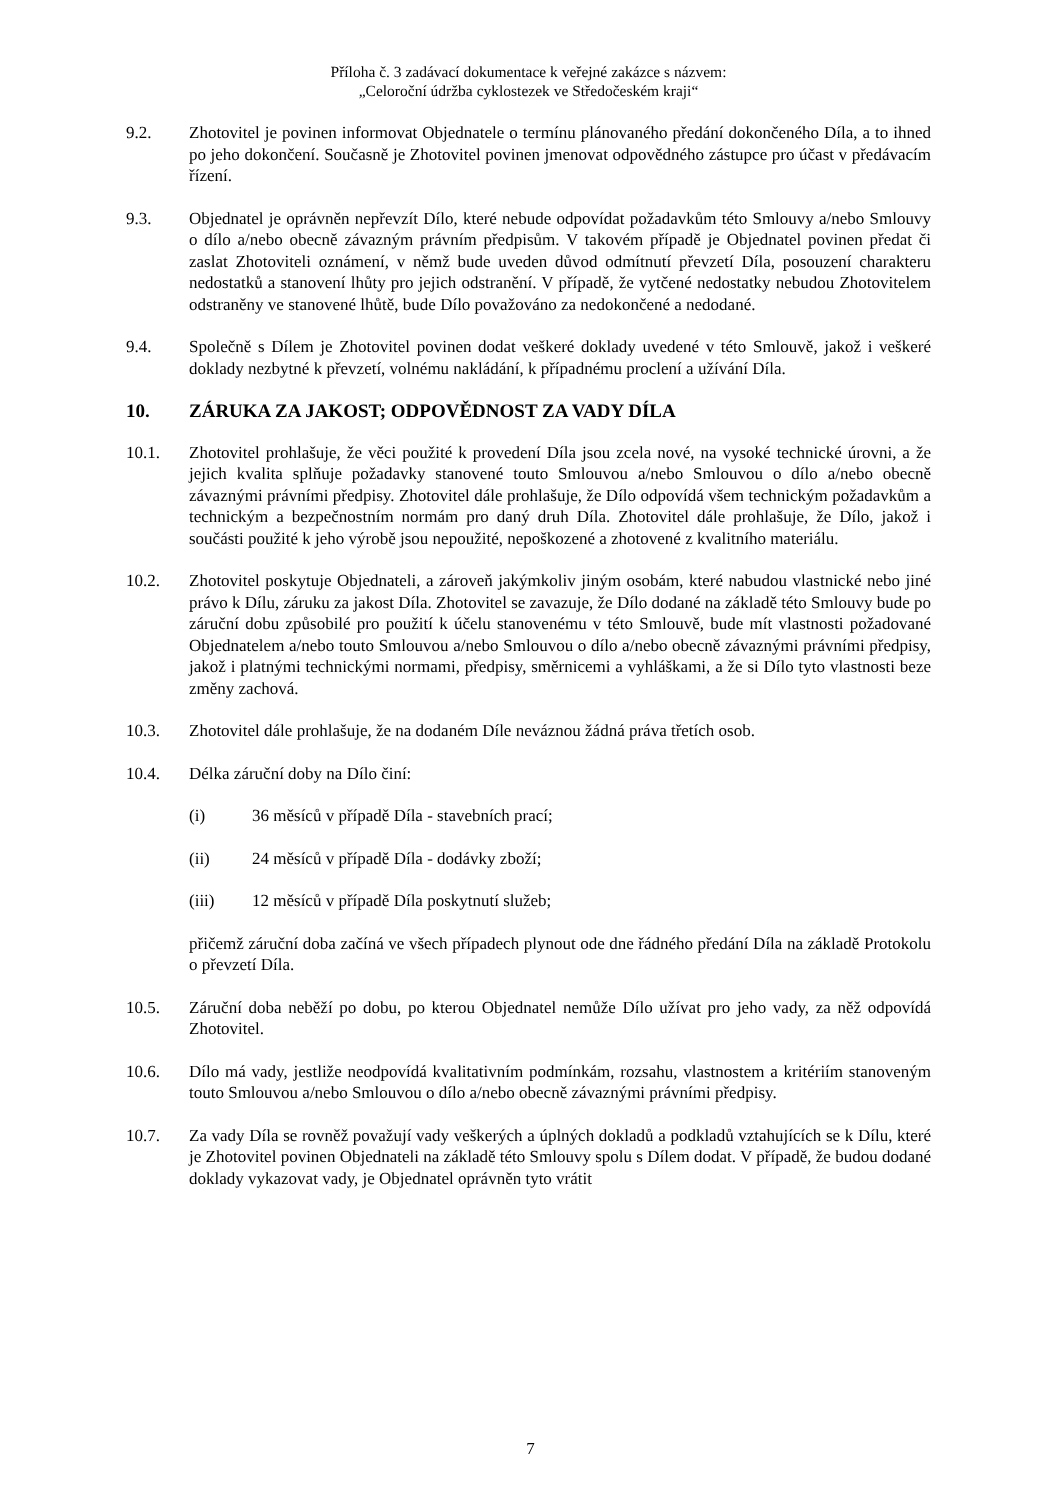Příloha č. 3 zadávací dokumentace k veřejné zakázce s názvem:
„Celoroční údržba cyklostezek ve Středočeském kraji“
9.2. Zhotovitel je povinen informovat Objednatele o termínu plánovaného předání dokončeného Díla, a to ihned po jeho dokončení. Současně je Zhotovitel povinen jmenovat odpovědného zástupce pro účast v předávacím řízení.
9.3. Objednatel je oprávněn nepřevzít Dílo, které nebude odpovídat požadavkům této Smlouvy a/nebo Smlouvy o dílo a/nebo obecně závazným právním předpisům. V takovém případě je Objednatel povinen předat či zaslat Zhotoviteli oznámení, v němž bude uveden důvod odmítnutí převzetí Díla, posouzení charakteru nedostatků a stanovení lhůty pro jejich odstranění. V případě, že vytčené nedostatky nebudou Zhotovitelem odstraněny ve stanovené lhůtě, bude Dílo považováno za nedokončené a nedodané.
9.4. Společně s Dílem je Zhotovitel povinen dodat veškeré doklady uvedené v této Smlouvě, jakož i veškeré doklady nezbytné k převzetí, volnému nakládání, k případnému proclení a užívání Díla.
10. ZÁRUKA ZA JAKOST; ODPOVĚDNOST ZA VADY DÍLA
10.1. Zhotovitel prohlašuje, že věci použité k provedení Díla jsou zcela nové, na vysoké technické úrovni, a že jejich kvalita splňuje požadavky stanovené touto Smlouvou a/nebo Smlouvou o dílo a/nebo obecně závaznými právními předpisy. Zhotovitel dále prohlašuje, že Dílo odpovídá všem technickým požadavkům a technickým a bezpečnostním normám pro daný druh Díla. Zhotovitel dále prohlašuje, že Dílo, jakož i součásti použité k jeho výrobě jsou nepoužité, nepoškozené a zhotovené z kvalitního materiálu.
10.2. Zhotovitel poskytuje Objednateli, a zároveň jakýmkoliv jiným osobám, které nabudou vlastnické nebo jiné právo k Dílu, záruku za jakost Díla. Zhotovitel se zavazuje, že Dílo dodané na základě této Smlouvy bude po záruční dobu způsobilé pro použití k účelu stanovenému v této Smlouvě, bude mít vlastnosti požadované Objednatelem a/nebo touto Smlouvou a/nebo Smlouvou o dílo a/nebo obecně závaznými právními předpisy, jakož i platnými technickými normami, předpisy, směrnicemi a vyhláškami, a že si Dílo tyto vlastnosti beze změny zachová.
10.3. Zhotovitel dále prohlašuje, že na dodaném Díle neváznou žádná práva třetích osob.
10.4. Délka záruční doby na Dílo činí:
(i) 36 měsíců v případě Díla - stavebních prací;
(ii) 24 měsíců v případě Díla - dodávky zboží;
(iii) 12 měsíců v případě Díla poskytnutí služeb;
přičemž záruční doba začíná ve všech případech plynout ode dne řádného předání Díla na základě Protokolu o převzetí Díla.
10.5. Záruční doba neběží po dobu, po kterou Objednatel nemůže Dílo užívat pro jeho vady, za něž odpovídá Zhotovitel.
10.6. Dílo má vady, jestliže neodpovídá kvalitativním podmínkám, rozsahu, vlastnostem a kritériím stanoveným touto Smlouvou a/nebo Smlouvou o dílo a/nebo obecně závaznými právními předpisy.
10.7. Za vady Díla se rovněž považují vady veškerých a úplných dokladů a podkladů vztahujících se k Dílu, které je Zhotovitel povinen Objednateli na základě této Smlouvy spolu s Dílem dodat. V případě, že budou dodané doklady vykazovat vady, je Objednatel oprávněn tyto vrátit
7